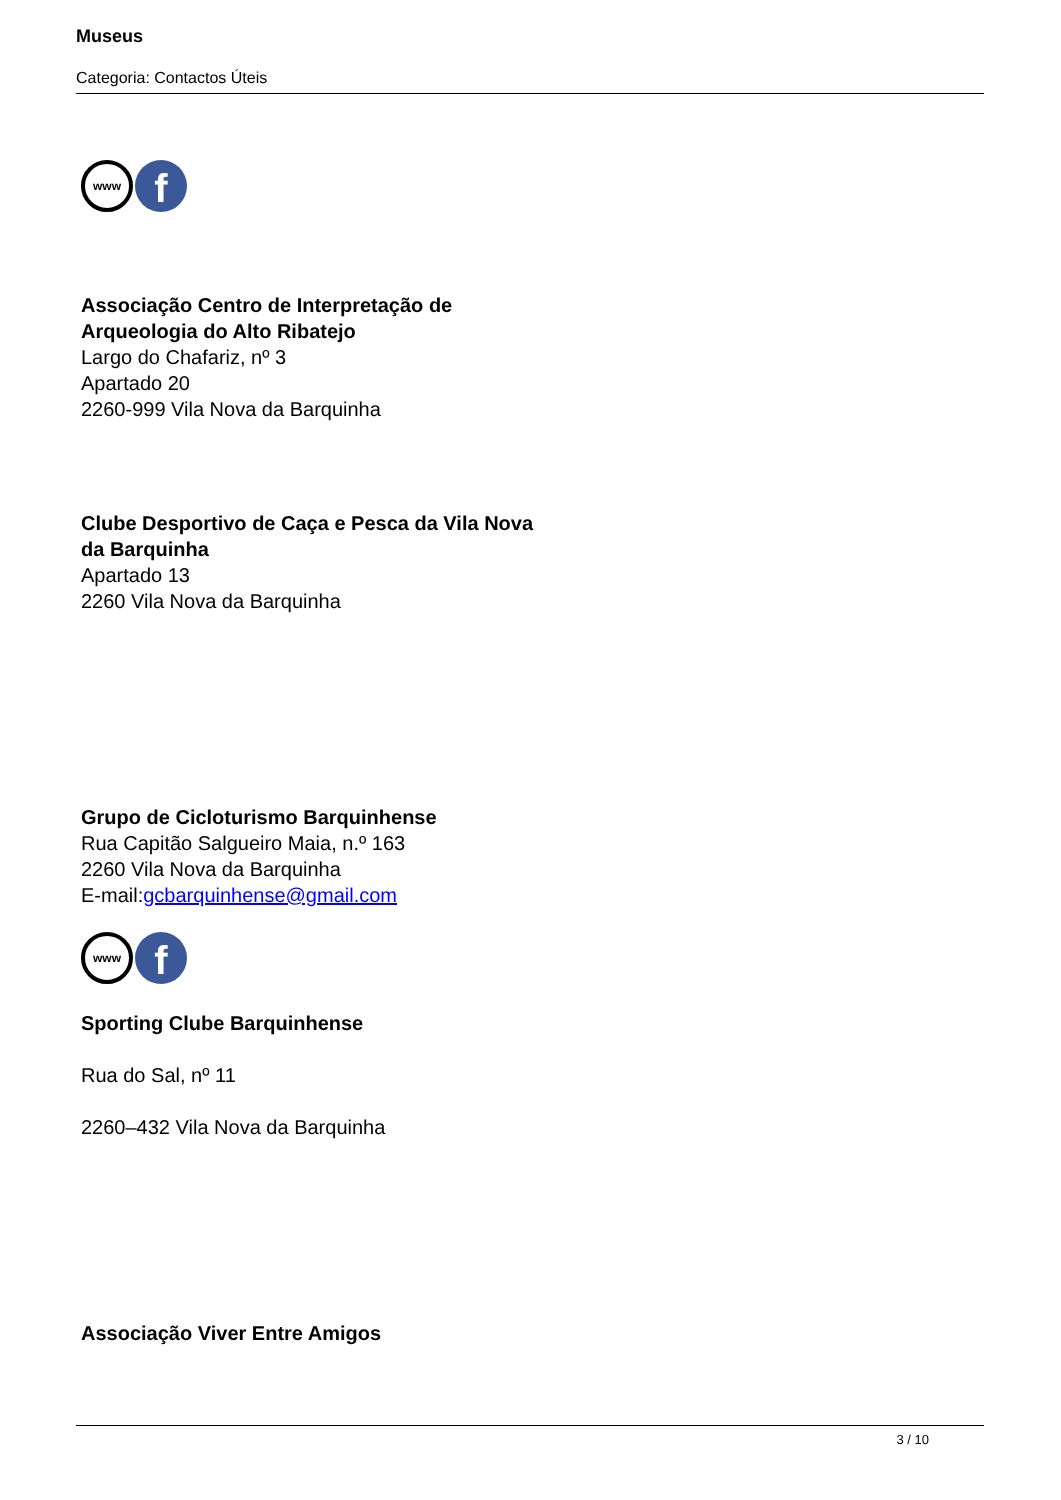Museus
Categoria: Contactos Úteis
www
f
Associação Centro de Interpretação de
Arqueologia do Alto Ribatejo
Largo do Chafariz, nº 3
Apartado 20
2260-999 Vila Nova da Barquinha
Clube Desportivo de Caça e Pesca da Vila Nova
da Barquinha
Apartado 13
2260 Vila Nova da Barquinha
Grupo de Cicloturismo Barquinhense
Rua Capitão Salgueiro Maia, n.º 163
2260 Vila Nova da Barquinha
E-mail:gcbarquinhense@gmail.com
www
f
Sporting Clube Barquinhense
Rua do Sal, nº 11
2260–432 Vila Nova da Barquinha
Associação Viver Entre Amigos
3 / 10